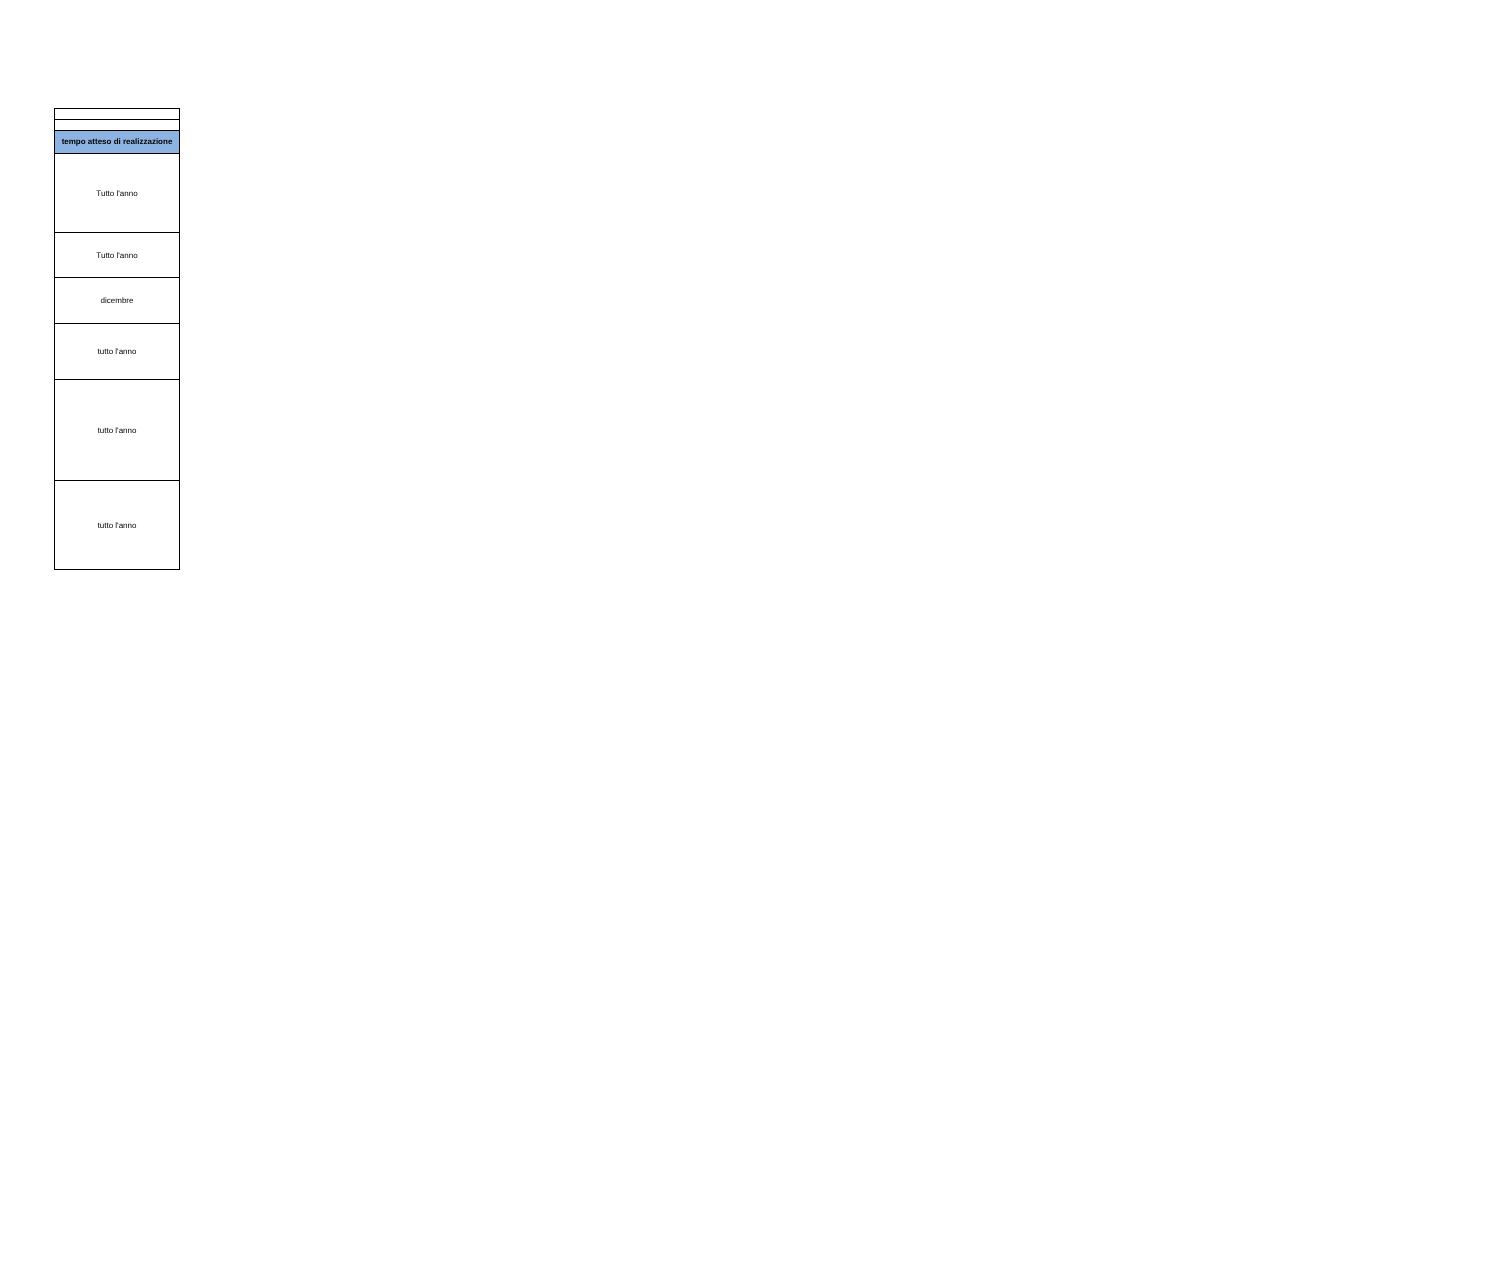| tempo atteso di realizzazione |
| --- |
| Tutto l'anno |
| Tutto l'anno |
| dicembre |
| tutto l'anno |
| tutto l'anno |
| tutto l'anno |